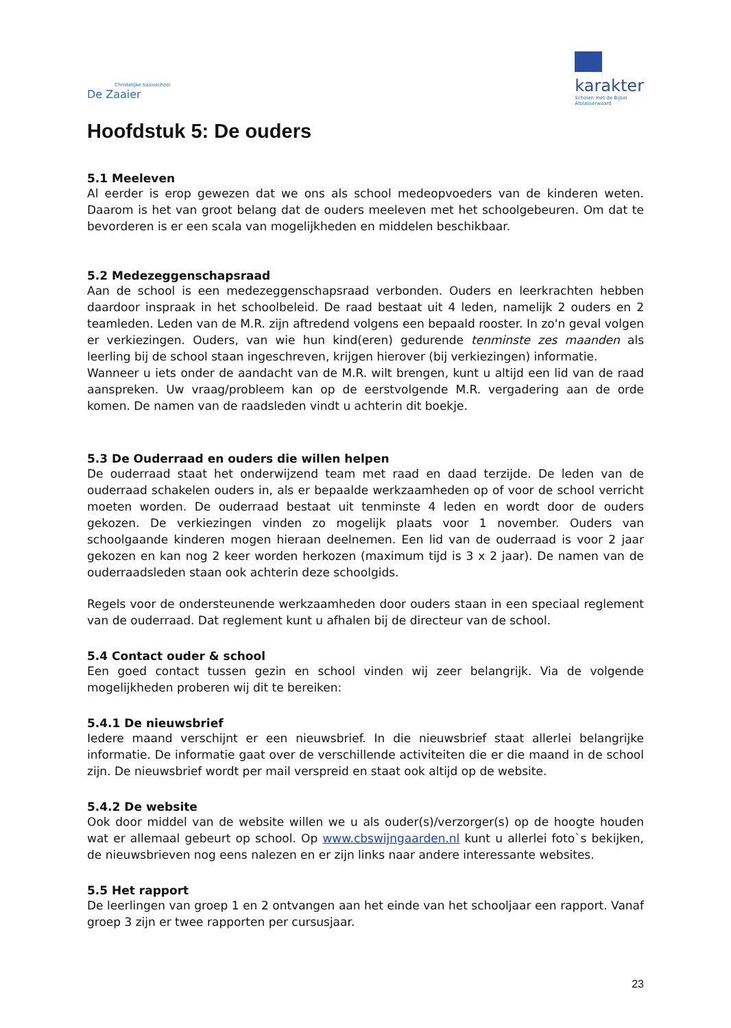Christelijke basisschool
De Zaaier
karakter
Scholen met de Bijbel
Alblasserwaard
Hoofdstuk 5: De ouders
5.1 Meeleven
Al eerder is erop gewezen dat we ons als school medeopvoeders van de kinderen weten. Daarom is het van groot belang dat de ouders meeleven met het schoolgebeuren. Om dat te bevorderen is er een scala van mogelijkheden en middelen beschikbaar.
5.2 Medezeggenschapsraad
Aan de school is een medezeggenschapsraad verbonden. Ouders en leerkrachten hebben daardoor inspraak in het schoolbeleid. De raad bestaat uit 4 leden, namelijk 2 ouders en 2 teamleden. Leden van de M.R. zijn aftredend volgens een bepaald rooster. In zo'n geval volgen er verkiezingen. Ouders, van wie hun kind(eren) gedurende tenminste zes maanden als leerling bij de school staan ingeschreven, krijgen hierover (bij verkiezingen) informatie.
Wanneer u iets onder de aandacht van de M.R. wilt brengen, kunt u altijd een lid van de raad aanspreken. Uw vraag/probleem kan op de eerstvolgende M.R. vergadering aan de orde komen. De namen van de raadsleden vindt u achterin dit boekje.
5.3 De Ouderraad en ouders die willen helpen
De ouderraad staat het onderwijzend team met raad en daad terzijde. De leden van de ouderraad schakelen ouders in, als er bepaalde werkzaamheden op of voor de school verricht moeten worden. De ouderraad bestaat uit tenminste 4 leden en wordt door de ouders gekozen. De verkiezingen vinden zo mogelijk plaats voor 1 november. Ouders van schoolgaande kinderen mogen hieraan deelnemen. Een lid van de ouderraad is voor 2 jaar gekozen en kan nog 2 keer worden herkozen (maximum tijd is 3 x 2 jaar). De namen van de ouderraadsleden staan ook achterin deze schoolgids.
Regels voor de ondersteunende werkzaamheden door ouders staan in een speciaal reglement van de ouderraad. Dat reglement kunt u afhalen bij de directeur van de school.
5.4 Contact ouder & school
Een goed contact tussen gezin en school vinden wij zeer belangrijk. Via de volgende mogelijkheden proberen wij dit te bereiken:
5.4.1 De nieuwsbrief
Iedere maand verschijnt er een nieuwsbrief. In die nieuwsbrief staat allerlei belangrijke informatie. De informatie gaat over de verschillende activiteiten die er die maand in de school zijn. De nieuwsbrief wordt per mail verspreid en staat ook altijd op de website.
5.4.2 De website
Ook door middel van de website willen we u als ouder(s)/verzorger(s) op de hoogte houden wat er allemaal gebeurt op school. Op www.cbswijngaarden.nl kunt u allerlei foto`s bekijken, de nieuwsbrieven nog eens nalezen en er zijn links naar andere interessante websites.
5.5 Het rapport
De leerlingen van groep 1 en 2 ontvangen aan het einde van het schooljaar een rapport. Vanaf groep 3 zijn er twee rapporten per cursusjaar.
23